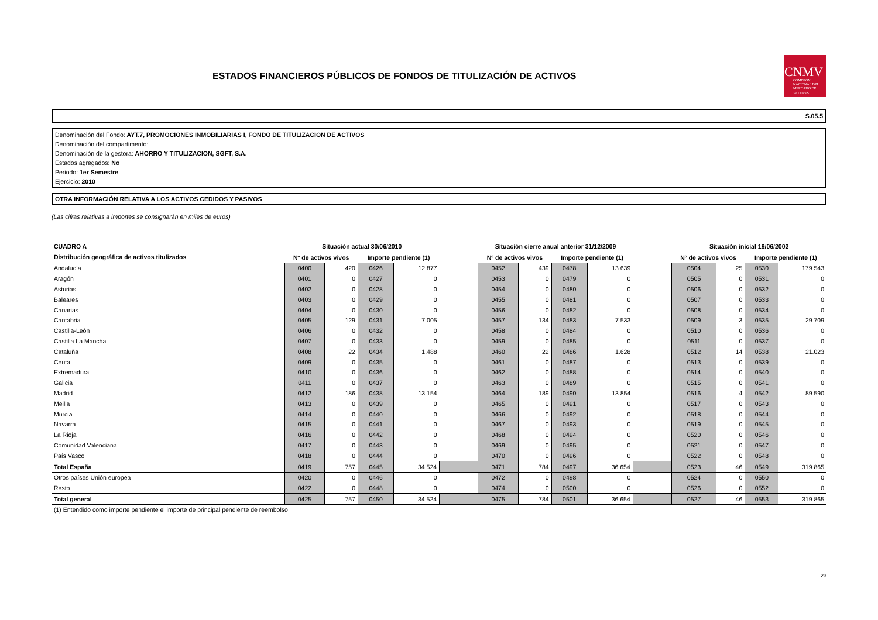ESTADOS FINANCIEROS PÚBLICOS DE FONDOS DE TITULIZACIÓN DE ACTIVOS
CNMV
COMISIÓN NACIONAL DEL MERCADO DE VALORES
S.05.5
Denominación del Fondo: AYT.7, PROMOCIONES INMOBILIARIAS I, FONDO DE TITULIZACION DE ACTIVOS
Denominación del compartimento:
Denominación de la gestora: AHORRO Y TITULIZACION, SGFT, S.A.
Estados agregados: No
Periodo: 1er Semestre
Ejercicio: 2010
OTRA INFORMACIÓN RELATIVA A LOS ACTIVOS CEDIDOS Y PASIVOS
(Las cifras relativas a importes se consignarán en miles de euros)
| CUADRO A | Situación actual 30/06/2010 | | | | | Situación cierre anual anterior 31/12/2009 | | | | | Situación inicial 19/06/2002 | | | |
| --- | --- | --- | --- | --- | --- | --- | --- | --- | --- | --- | --- | --- | --- | --- |
| Distribución geográfica de activos titulizados | Nº de activos vivos | | Importe pendiente (1) | | | Nº de activos vivos | | Importe pendiente (1) | | | Nº de activos vivos | | Importe pendiente (1) | |
| Andalucía | 0400 | 420 | 0426 | 12.877 | | 0452 | 439 | 0478 | 13.639 | | 0504 | 25 | 0530 | 179.543 |
| Aragón | 0401 | 0 | 0427 | 0 | | 0453 | 0 | 0479 | 0 | | 0505 | 0 | 0531 | 0 |
| Asturias | 0402 | 0 | 0428 | 0 | | 0454 | 0 | 0480 | 0 | | 0506 | 0 | 0532 | 0 |
| Baleares | 0403 | 0 | 0429 | 0 | | 0455 | 0 | 0481 | 0 | | 0507 | 0 | 0533 | 0 |
| Canarias | 0404 | 0 | 0430 | 0 | | 0456 | 0 | 0482 | 0 | | 0508 | 0 | 0534 | 0 |
| Cantabria | 0405 | 129 | 0431 | 7.005 | | 0457 | 134 | 0483 | 7.533 | | 0509 | 3 | 0535 | 29.709 |
| Castilla-León | 0406 | 0 | 0432 | 0 | | 0458 | 0 | 0484 | 0 | | 0510 | 0 | 0536 | 0 |
| Castilla La Mancha | 0407 | 0 | 0433 | 0 | | 0459 | 0 | 0485 | 0 | | 0511 | 0 | 0537 | 0 |
| Cataluña | 0408 | 22 | 0434 | 1.488 | | 0460 | 22 | 0486 | 1.628 | | 0512 | 14 | 0538 | 21.023 |
| Ceuta | 0409 | 0 | 0435 | 0 | | 0461 | 0 | 0487 | 0 | | 0513 | 0 | 0539 | 0 |
| Extremadura | 0410 | 0 | 0436 | 0 | | 0462 | 0 | 0488 | 0 | | 0514 | 0 | 0540 | 0 |
| Galicia | 0411 | 0 | 0437 | 0 | | 0463 | 0 | 0489 | 0 | | 0515 | 0 | 0541 | 0 |
| Madrid | 0412 | 186 | 0438 | 13.154 | | 0464 | 189 | 0490 | 13.854 | | 0516 | 4 | 0542 | 89.590 |
| Meilla | 0413 | 0 | 0439 | 0 | | 0465 | 0 | 0491 | 0 | | 0517 | 0 | 0543 | 0 |
| Murcia | 0414 | 0 | 0440 | 0 | | 0466 | 0 | 0492 | 0 | | 0518 | 0 | 0544 | 0 |
| Navarra | 0415 | 0 | 0441 | 0 | | 0467 | 0 | 0493 | 0 | | 0519 | 0 | 0545 | 0 |
| La Rioja | 0416 | 0 | 0442 | 0 | | 0468 | 0 | 0494 | 0 | | 0520 | 0 | 0546 | 0 |
| Comunidad Valenciana | 0417 | 0 | 0443 | 0 | | 0469 | 0 | 0495 | 0 | | 0521 | 0 | 0547 | 0 |
| País Vasco | 0418 | 0 | 0444 | 0 | | 0470 | 0 | 0496 | 0 | | 0522 | 0 | 0548 | 0 |
| Total España | 0419 | 757 | 0445 | 34.524 | | 0471 | 784 | 0497 | 36.654 | | 0523 | 46 | 0549 | 319.865 |
| Otros países Unión europea | 0420 | 0 | 0446 | 0 | | 0472 | 0 | 0498 | 0 | | 0524 | 0 | 0550 | 0 |
| Resto | 0422 | 0 | 0448 | 0 | | 0474 | 0 | 0500 | 0 | | 0526 | 0 | 0552 | 0 |
| Total general | 0425 | 757 | 0450 | 34.524 | | 0475 | 784 | 0501 | 36.654 | | 0527 | 46 | 0553 | 319.865 |
(1) Entendido como importe pendiente el importe de principal pendiente de reembolso
23